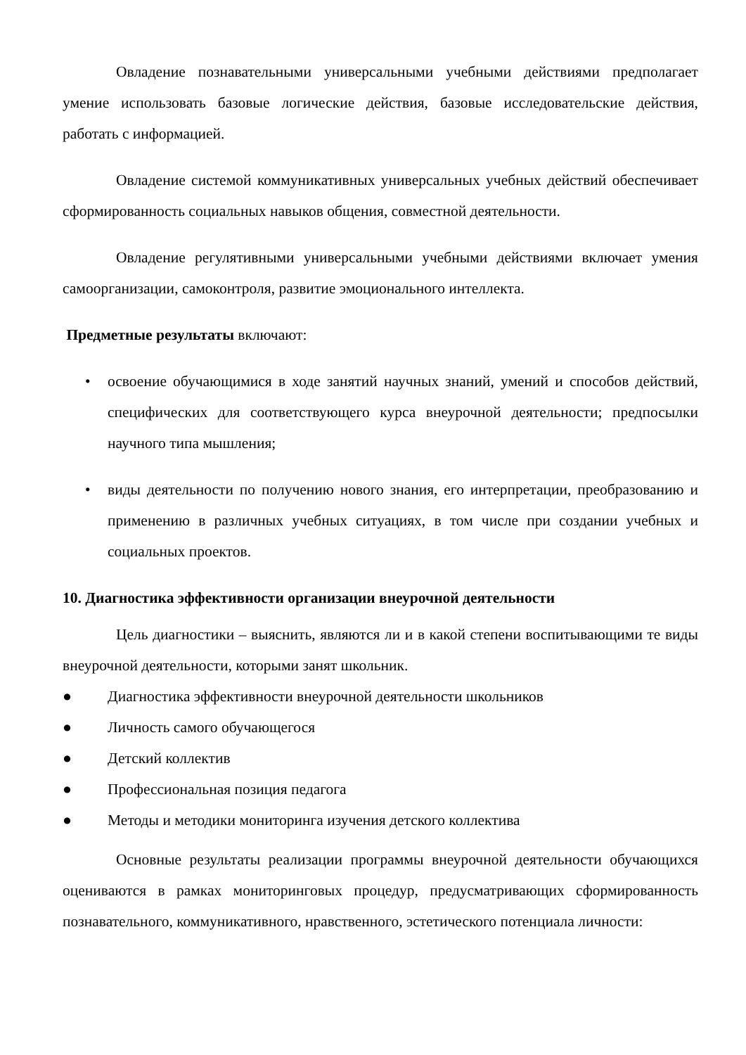Овладение познавательными универсальными учебными действиями предполагает умение использовать базовые логические действия, базовые исследовательские действия, работать с информацией.
Овладение системой коммуникативных универсальных учебных действий обеспечивает сформированность социальных навыков общения, совместной деятельности.
Овладение регулятивными универсальными учебными действиями включает умения самоорганизации, самоконтроля, развитие эмоционального интеллекта.
Предметные результаты включают:
• освоение обучающимися в ходе занятий научных знаний, умений и способов действий, специфических для соответствующего курса внеурочной деятельности; предпосылки научного типа мышления;
• виды деятельности по получению нового знания, его интерпретации, преобразованию и применению в различных учебных ситуациях, в том числе при создании учебных и социальных проектов.
10. Диагностика эффективности организации внеурочной деятельности
Цель диагностики – выяснить, являются ли и в какой степени воспитывающими те виды внеурочной деятельности, которыми занят школьник.
● Диагностика эффективности внеурочной деятельности школьников
● Личность самого обучающегося
● Детский коллектив
● Профессиональная позиция педагога
● Методы и методики мониторинга изучения детского коллектива
Основные результаты реализации программы внеурочной деятельности обучающихся оцениваются в рамках мониторинговых процедур, предусматривающих сформированность познавательного, коммуникативного, нравственного, эстетического потенциала личности: